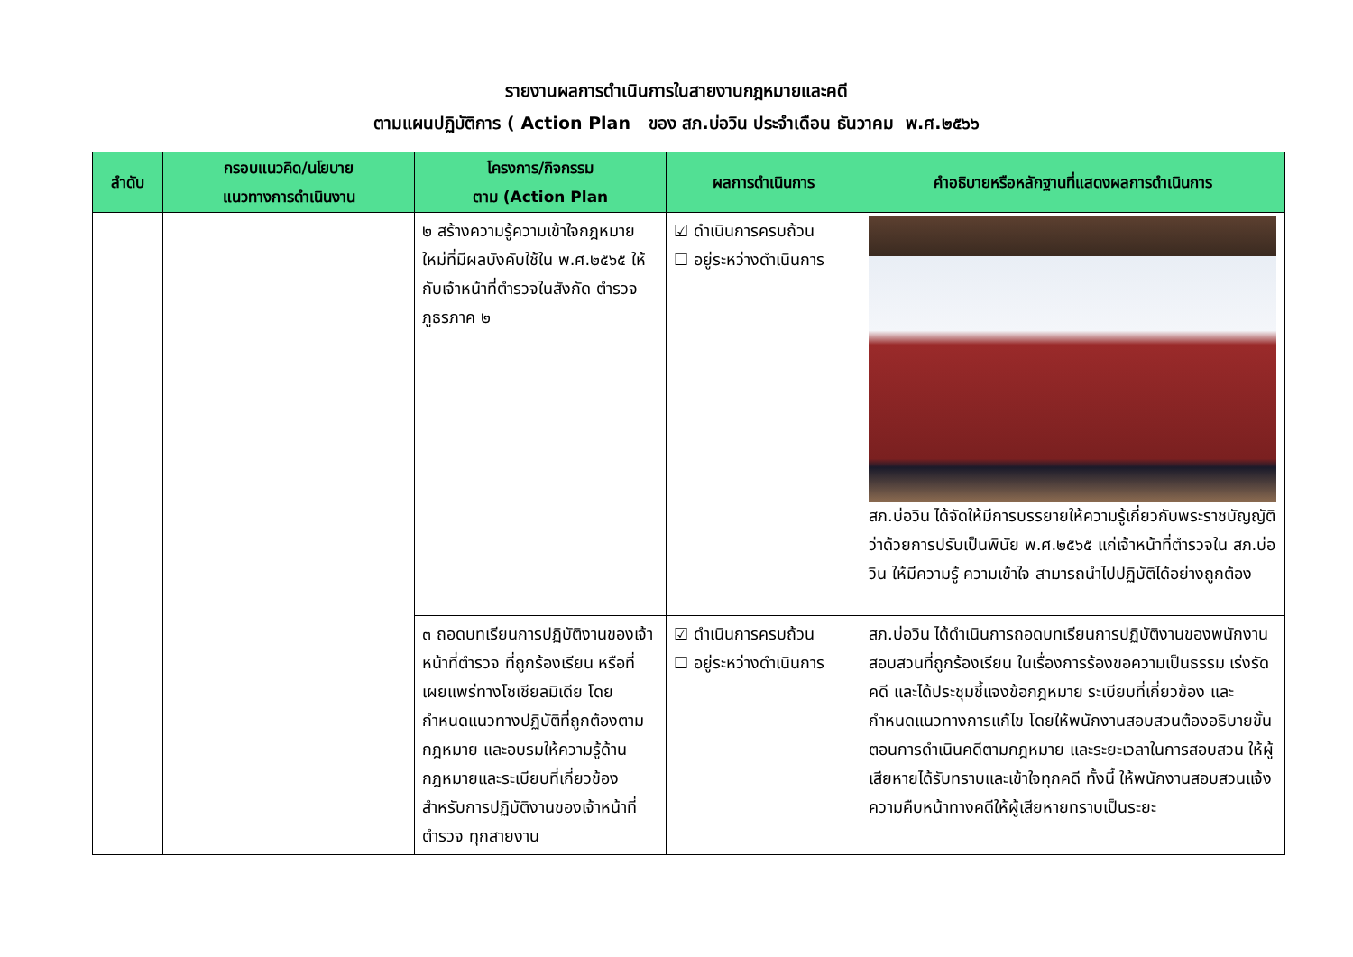รายงานผลการดำเนินการในสายงานกฎหมายและคดี
ตามแผนปฏิบัติการ ( Action Plan ของ สภ.บ่อวิน ประจำเดือน ธันวาคม พ.ศ.๒๕๖๖
| ลำดับ | กรอบแนวคิด/นโยบาย แนวทางการดำเนินงาน | โครงการ/กิจกรรม ตาม (Action Plan | ผลการดำเนินการ | คำอธิบายหรือหลักฐานที่แสดงผลการดำเนินการ |
| --- | --- | --- | --- | --- |
| | | ๒ สร้างความรู้ความเข้าใจกฎหมายใหม่ที่มีผลบังคับใช้ใน พ.ศ.๒๕๖๕ ให้กับเจ้าหน้าที่ตำรวจในสังกัด ตำรวจภูธรภาค ๒ | ☑ ดำเนินการครบถ้วน ☐ อยู่ระหว่างดำเนินการ | สภ.บ่อวิน ได้จัดให้มีการบรรยายให้ความรู้เกี่ยวกับพระราชบัญญัติว่าด้วยการปรับเป็นพินัย พ.ศ.๒๕๖๕ แก่เจ้าหน้าที่ตำรวจใน สภ.บ่อวิน ให้มีความรู้ ความเข้าใจ สามารถนำไปปฏิบัติได้อย่างถูกต้อง |
| | | ๓ ถอดบทเรียนการปฏิบัติงานของเจ้าหน้าที่ตำรวจ ที่ถูกร้องเรียน หรือที่เผยแพร่ทางโซเชียลมิเดีย โดยกำหนดแนวทางปฏิบัติที่ถูกต้องตามกฎหมาย และอบรมให้ความรู้ด้านกฎหมายและระเบียบที่เกี่ยวข้องสำหรับการปฏิบัติงานของเจ้าหน้าที่ตำรวจ ทุกสายงาน | ☑ ดำเนินการครบถ้วน ☐ อยู่ระหว่างดำเนินการ | สภ.บ่อวิน ได้ดำเนินการถอดบทเรียนการปฏิบัติงานของพนักงานสอบสวนที่ถูกร้องเรียน ในเรื่องการร้องขอความเป็นธรรม เร่งรัดคดี และได้ประชุมชี้แจงข้อกฎหมาย ระเบียบที่เกี่ยวข้อง และกำหนดแนวทางการแก้ไข โดยให้พนักงานสอบสวนต้องอธิบายขั้นตอนการดำเนินคดีตามกฎหมาย และระยะเวลาในการสอบสวน ให้ผู้เสียหายได้รับทราบและเข้าใจทุกคดี ทั้งนี้ ให้พนักงานสอบสวนแจ้งความคืบหน้าทางคดีให้ผู้เสียหายทราบเป็นระยะ |